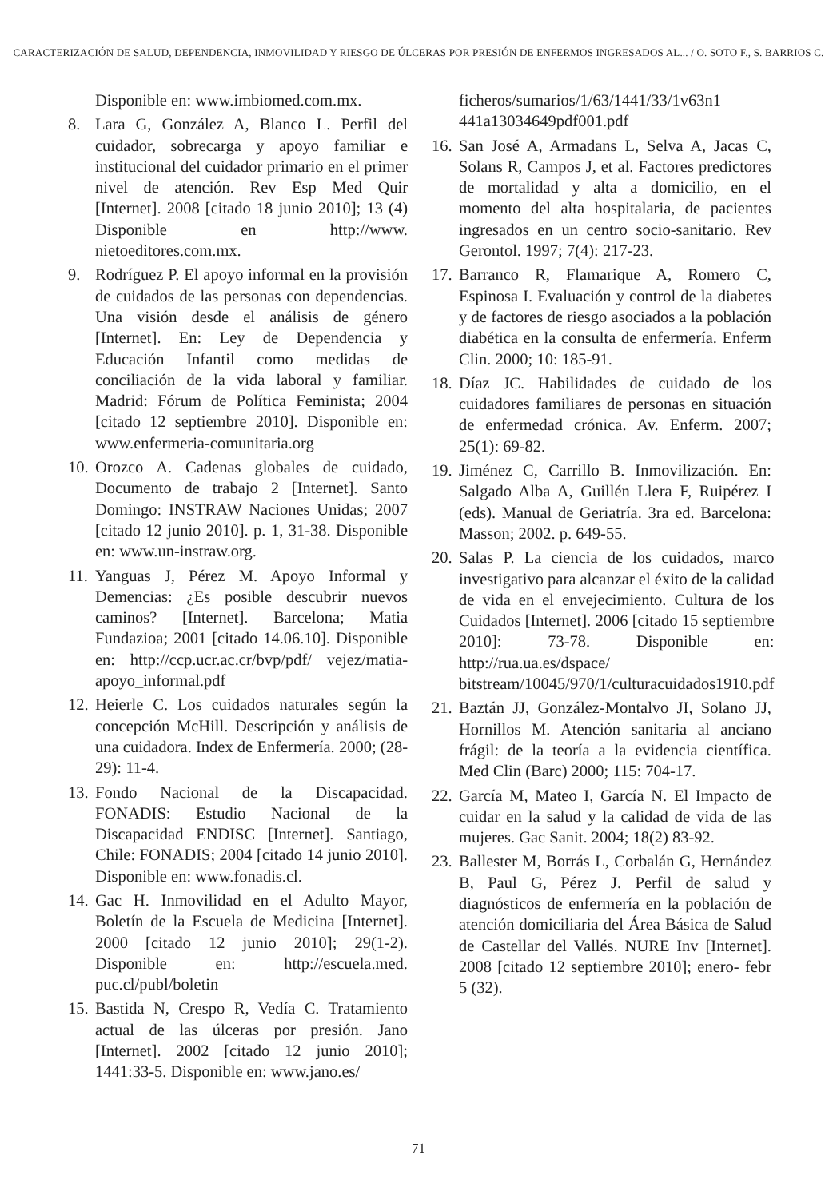CARACTERIZACIÓN DE SALUD, DEPENDENCIA, INMOVILIDAD Y RIESGO DE ÚLCERAS POR PRESIÓN DE ENFERMOS INGRESADOS AL... / O. SOTO F., S. BARRIOS C.
Disponible en: www.imbiomed.com.mx.
8. Lara G, González A, Blanco L. Perfil del cuidador, sobrecarga y apoyo familiar e institucional del cuidador primario en el primer nivel de atención. Rev Esp Med Quir [Internet]. 2008 [citado 18 junio 2010]; 13 (4) Disponible en http://www. nietoeditores.com.mx.
9. Rodríguez P. El apoyo informal en la provisión de cuidados de las personas con dependencias. Una visión desde el análisis de género [Internet]. En: Ley de Dependencia y Educación Infantil como medidas de conciliación de la vida laboral y familiar. Madrid: Fórum de Política Feminista; 2004 [citado 12 septiembre 2010]. Disponible en: www.enfermeria-comunitaria.org
10. Orozco A. Cadenas globales de cuidado, Documento de trabajo 2 [Internet]. Santo Domingo: INSTRAW Naciones Unidas; 2007 [citado 12 junio 2010]. p. 1, 31-38. Disponible en: www.un-instraw.org.
11. Yanguas J, Pérez M. Apoyo Informal y Demencias: ¿Es posible descubrir nuevos caminos? [Internet]. Barcelona; Matia Fundazioa; 2001 [citado 14.06.10]. Disponible en: http://ccp.ucr.ac.cr/bvp/pdf/ vejez/matia-apoyo_informal.pdf
12. Heierle C. Los cuidados naturales según la concepción McHill. Descripción y análisis de una cuidadora. Index de Enfermería. 2000; (28-29): 11-4.
13. Fondo Nacional de la Discapacidad. FONADIS: Estudio Nacional de la Discapacidad ENDISC [Internet]. Santiago, Chile: FONADIS; 2004 [citado 14 junio 2010]. Disponible en: www.fonadis.cl.
14. Gac H. Inmovilidad en el Adulto Mayor, Boletín de la Escuela de Medicina [Internet]. 2000 [citado 12 junio 2010]; 29(1-2). Disponible en: http://escuela.med. puc.cl/publ/boletin
15. Bastida N, Crespo R, Vedía C. Tratamiento actual de las úlceras por presión. Jano [Internet]. 2002 [citado 12 junio 2010]; 1441:33-5. Disponible en: www.jano.es/
ficheros/sumarios/1/63/1441/33/1v63n1 441a13034649pdf001.pdf
16. San José A, Armadans L, Selva A, Jacas C, Solans R, Campos J, et al. Factores predictores de mortalidad y alta a domicilio, en el momento del alta hospitalaria, de pacientes ingresados en un centro socio-sanitario. Rev Gerontol. 1997; 7(4): 217-23.
17. Barranco R, Flamarique A, Romero C, Espinosa I. Evaluación y control de la diabetes y de factores de riesgo asociados a la población diabética en la consulta de enfermería. Enferm Clin. 2000; 10: 185-91.
18. Díaz JC. Habilidades de cuidado de los cuidadores familiares de personas en situación de enfermedad crónica. Av. Enferm. 2007; 25(1): 69-82.
19. Jiménez C, Carrillo B. Inmovilización. En: Salgado Alba A, Guillén Llera F, Ruipérez I (eds). Manual de Geriatría. 3ra ed. Barcelona: Masson; 2002. p. 649-55.
20. Salas P. La ciencia de los cuidados, marco investigativo para alcanzar el éxito de la calidad de vida en el envejecimiento. Cultura de los Cuidados [Internet]. 2006 [citado 15 septiembre 2010]: 73-78. Disponible en: http://rua.ua.es/dspace/ bitstream/10045/970/1/culturacuidados1910.pdf
21. Baztán JJ, González-Montalvo JI, Solano JJ, Hornillos M. Atención sanitaria al anciano frágil: de la teoría a la evidencia científica. Med Clin (Barc) 2000; 115: 704-17.
22. García M, Mateo I, García N. El Impacto de cuidar en la salud y la calidad de vida de las mujeres. Gac Sanit. 2004; 18(2) 83-92.
23. Ballester M, Borrás L, Corbalán G, Hernández B, Paul G, Pérez J. Perfil de salud y diagnósticos de enfermería en la población de atención domiciliaria del Área Básica de Salud de Castellar del Vallés. NURE Inv [Internet]. 2008 [citado 12 septiembre 2010]; enero- febr 5 (32).
71